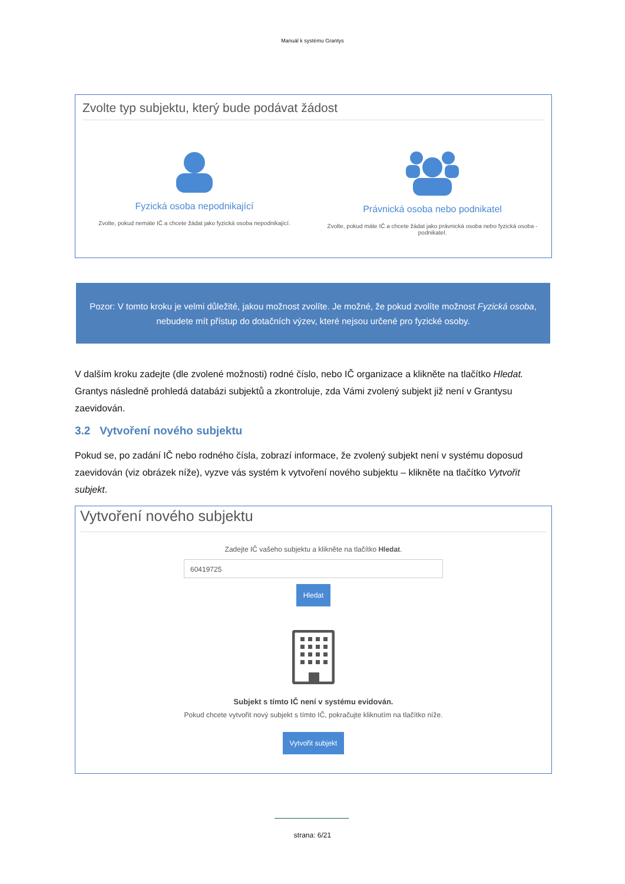Manuál k systému Grantys
Zvolte typ subjektu, který bude podávat žádost
Fyzická osoba nepodnikající
Zvolte, pokud nemáte IČ a chcete žádat jako fyzická osoba nepodnikající.
Právnická osoba nebo podnikatel
Zvolte, pokud máte IČ a chcete žádat jako právnická osoba nebo fyzická osoba - podnikatel.
Pozor: V tomto kroku je velmi důležité, jakou možnost zvolíte. Je možné, že pokud zvolíte možnost Fyzická osoba, nebudete mít přístup do dotačních výzev, které nejsou určené pro fyzické osoby.
V dalším kroku zadejte (dle zvolené možnosti) rodné číslo, nebo IČ organizace a klikněte na tlačítko Hledat. Grantys následně prohledá databázi subjektů a zkontroluje, zda Vámi zvolený subjekt již není v Grantysu zaevidován.
3.2 Vytvoření nového subjektu
Pokud se, po zadání IČ nebo rodného čísla, zobrazí informace, že zvolený subjekt není v systému doposud zaevidován (viz obrázek níže), vyzve vás systém k vytvoření nového subjektu – klikněte na tlačítko Vytvořit subjekt.
Vytvoření nového subjektu
Zadejte IČ vašeho subjektu a klikněte na tlačítko Hledat.
60419725
Hledat
Subjekt s tímto IČ není v systému evidován.
Pokud chcete vytvořit nový subjekt s tímto IČ, pokračujte kliknutím na tlačítko níže.
Vytvořit subjekt
strana: 6/21